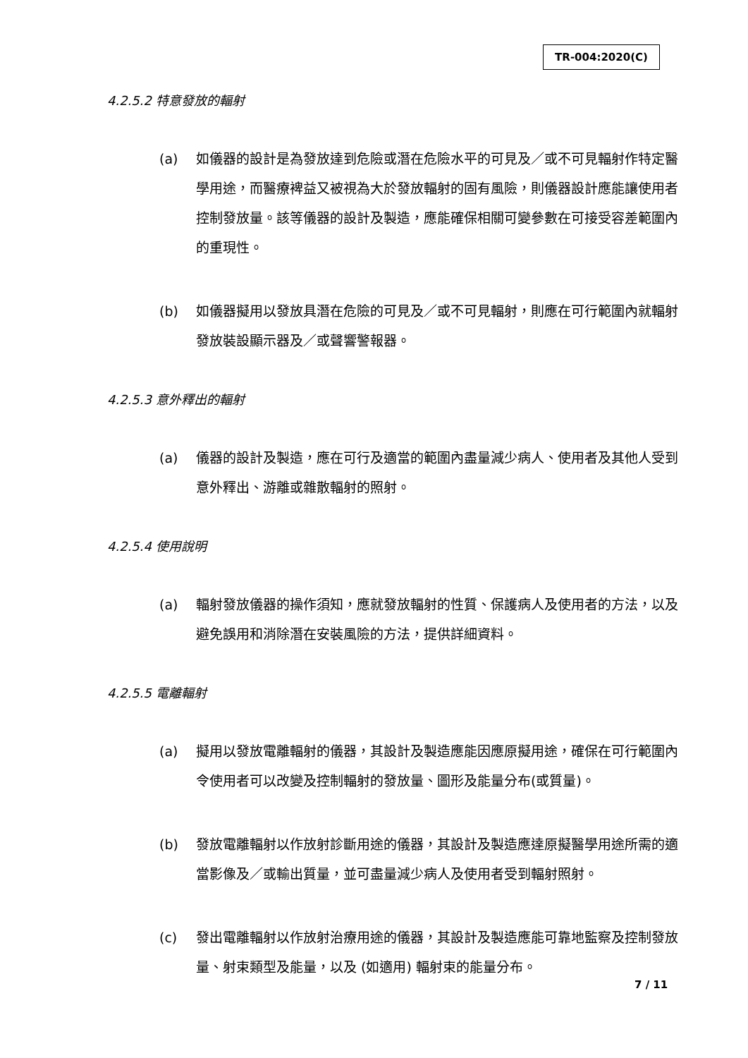TR-004:2020(C)
4.2.5.2 特意發放的輻射
(a) 如儀器的設計是為發放達到危險或潛在危險水平的可見及／或不可見輻射作特定醫學用途，而醫療裨益又被視為大於發放輻射的固有風險，則儀器設計應能讓使用者控制發放量。該等儀器的設計及製造，應能確保相關可變參數在可接受容差範圍內的重現性。
(b) 如儀器擬用以發放具潛在危險的可見及／或不可見輻射，則應在可行範圍內就輻射發放裝設顯示器及／或聲響警報器。
4.2.5.3 意外釋出的輻射
(a) 儀器的設計及製造，應在可行及適當的範圍內盡量減少病人、使用者及其他人受到意外釋出、游離或雜散輻射的照射。
4.2.5.4 使用說明
(a) 輻射發放儀器的操作須知，應就發放輻射的性質、保護病人及使用者的方法，以及避免誤用和消除潛在安裝風險的方法，提供詳細資料。
4.2.5.5 電離輻射
(a) 擬用以發放電離輻射的儀器，其設計及製造應能因應原擬用途，確保在可行範圍內令使用者可以改變及控制輻射的發放量、圖形及能量分布(或質量)。
(b) 發放電離輻射以作放射診斷用途的儀器，其設計及製造應達原擬醫學用途所需的適當影像及／或輸出質量，並可盡量減少病人及使用者受到輻射照射。
(c) 發出電離輻射以作放射治療用途的儀器，其設計及製造應能可靠地監察及控制發放量、射束類型及能量，以及 (如適用) 輻射束的能量分布。
7 / 11